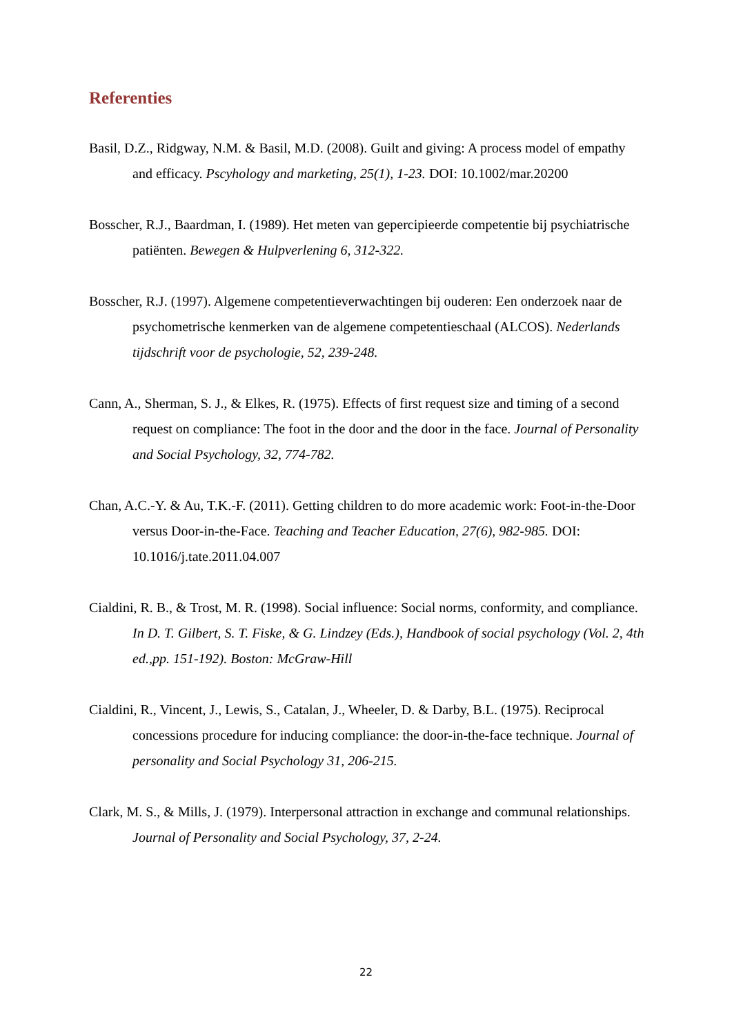Referenties
Basil, D.Z., Ridgway, N.M. & Basil, M.D. (2008). Guilt and giving: A process model of empathy and efficacy. Pscyhology and marketing, 25(1), 1-23. DOI: 10.1002/mar.20200
Bosscher, R.J., Baardman, I. (1989). Het meten van gepercipieerde competentie bij psychiatrische patiënten. Bewegen & Hulpverlening 6, 312-322.
Bosscher, R.J. (1997). Algemene competentieverwachtingen bij ouderen: Een onderzoek naar de psychometrische kenmerken van de algemene competentieschaal (ALCOS). Nederlands tijdschrift voor de psychologie, 52, 239-248.
Cann, A., Sherman, S. J., & Elkes, R. (1975). Effects of first request size and timing of a second request on compliance: The foot in the door and the door in the face. Journal of Personality and Social Psychology, 32, 774-782.
Chan, A.C.-Y. & Au, T.K.-F. (2011). Getting children to do more academic work: Foot-in-the-Door versus Door-in-the-Face. Teaching and Teacher Education, 27(6), 982-985. DOI: 10.1016/j.tate.2011.04.007
Cialdini, R. B., & Trost, M. R. (1998). Social influence: Social norms, conformity, and compliance. In D. T. Gilbert, S. T. Fiske, & G. Lindzey (Eds.), Handbook of social psychology (Vol. 2, 4th ed.,pp. 151-192). Boston: McGraw-Hill
Cialdini, R., Vincent, J., Lewis, S., Catalan, J., Wheeler, D. & Darby, B.L. (1975). Reciprocal concessions procedure for inducing compliance: the door-in-the-face technique. Journal of personality and Social Psychology 31, 206-215.
Clark, M. S., & Mills, J. (1979). Interpersonal attraction in exchange and communal relationships. Journal of Personality and Social Psychology, 37, 2-24.
22